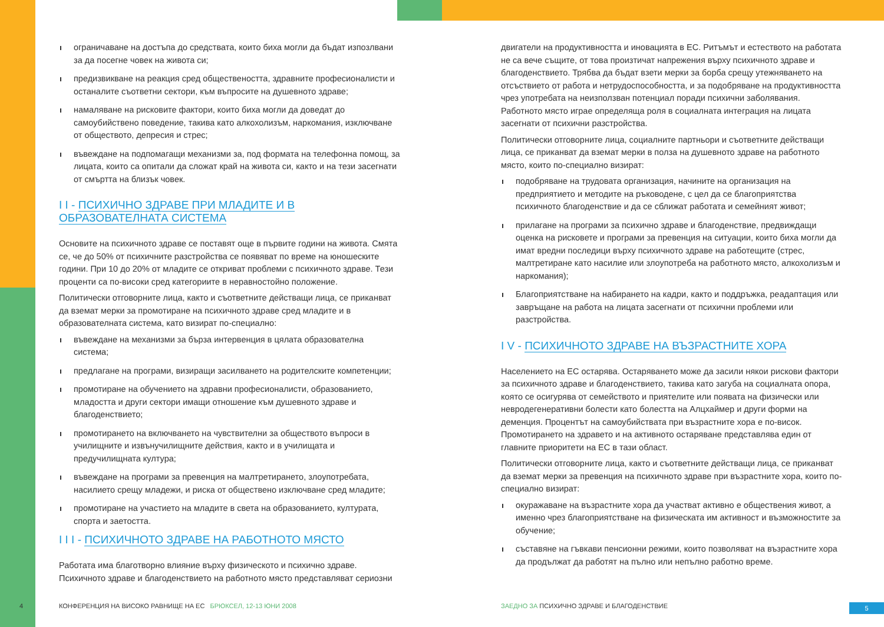ограничаване на достъпа до средствата, които биха могли да бъдат изпозлвани за да посегне човек на живота си;
предизвикване на реакция сред обществеността, здравните професионалисти и останалите съответни сектори, към въпросите на душевното здраве;
намаляване на рисковите фактори, които биха могли да доведат до самоубийствено поведение, такива като алкохолизъм, наркомания, изключване от обществото, депресия и стрес;
въвеждане на подпомагащи механизми за, под формата на телефонна помощ, за лицата, които са опитали да сложат край на живота си, както и на тези засегнати от смъртта на близък човек.
I I - ПСИХИЧНО ЗДРАВЕ ПРИ МЛАДИТЕ И В
ОБРАЗОВАТЕЛНАТА СИСТЕМА
Основите на психичното здраве се поставят още в първите години на живота. Смята се, че до 50% от психичните разстройства се появяват по време на юношеските години. При 10 до 20% от младите се откриват проблеми с психичното здраве. Тези проценти са по-високи сред категориите в неравностойно положение.
Политически отговорните лица, както и съответните действащи лица, се приканват да вземат мерки за промотиране на психичното здраве сред младите и в образователната система, като визират по-специално:
въвеждане на механизми за бърза интервенция в цялата образователна система;
предлагане на програми, визиращи засилването на родителските компетенции;
промотиране на обучението на здравни професионалисти, образованието, младостта и други сектори имащи отношение към душевното здраве и благоденствието;
промотирането на включването на чувствителни за обществото въпроси в училищните и извънучилищните действия, както и в училищата и предучилищната култура;
въвеждане на програми за превенция на малтретирането, злоупотребата, насилието срещу младежи, и риска от обществено изключване сред младите;
промотиране на участието на младите в света на образованието, културата, спорта и заетостта.
I I I - ПСИХИЧНОТО ЗДРАВЕ НА РАБОТНОТО МЯСТО
Работата има благотворно влияние върху физическото и психично здраве. Психичното здраве и благоденствието на работното място представляват сериозни
двигатели на продуктивността и иновацията в ЕС. Ритъмът и естеството на работата не са вече същите, от това произтичат напрежения върху психичното здраве и благоденствието. Трябва да бъдат взети мерки за борба срещу утежняването на отсъствието от работа и нетрудоспособността, и за подобряване на продуктивността чрез употребата на неизползван потенциал поради психични заболявания.
Работното място играе определяща роля в социалната интеграция на лицата засегнати от психични разстройства.
Политически отговорните лица, социалните партньори и съответните действащи лица, се приканват да вземат мерки в полза на душевното здраве на работното място, които по-специално визират:
подобряване на трудовата организация, начините на организация на предприятието и методите на ръководене, с цел да се благоприятства психичното благоденствие и да се сближат работата и семейният живот;
прилагане на програми за психично здраве и благоденствие, предвиждащи оценка на рисковете и програми за превенция на ситуации, които биха могли да имат вредни последици върху психичното здраве на работещите (стрес, малтретиране като насилие или злоупотреба на работното място, алкохолизъм и наркомания);
Благоприятстване на набирането на кадри, както и поддръжка, реадаптация или завръщане на работа на лицата засегнати от психични проблеми или разстройства.
I V - ПСИХИЧНОТО ЗДРАВЕ НА ВЪЗРАСТНИТЕ ХОРА
Населението на ЕС остарява. Остаряването може да засили някои рискови фактори за психичното здраве и благоденствието, такива като загуба на социалната опора, която се осигурява от семейството и приятелите или появата на физически или невродегенеративни болести като болестта на Алцхаймер и други форми на деменция. Процентът на самоубийствата при възрастните хора е по-висок. Промотирането на здравето и на активното остаряване представлява един от главните приоритети на ЕС в тази област.
Политически отговорните лица, както и съответните действащи лица, се приканват да вземат мерки за превенция на психичното здраве при възрастните хора, които по-специално визират:
окуражаване на възрастните хора да участват активно е обществения живот, а именно чрез благоприятстване на физическата им активност и възможностите за обучение;
съставяне на гъвкави пенсионни режими, които позволяват на възрастните хора да продължат да работят на пълно или непълно работно време.
4
КОНФЕРЕНЦИЯ НА ВИСОКО РАВНИЩЕ НА ЕС БРЮКСЕЛ, 12-13 ЮНИ 2008
ЗАЕДНО ЗА ПСИХИЧНО ЗДРАВЕ И БЛАГОДЕНСТВИЕ
5